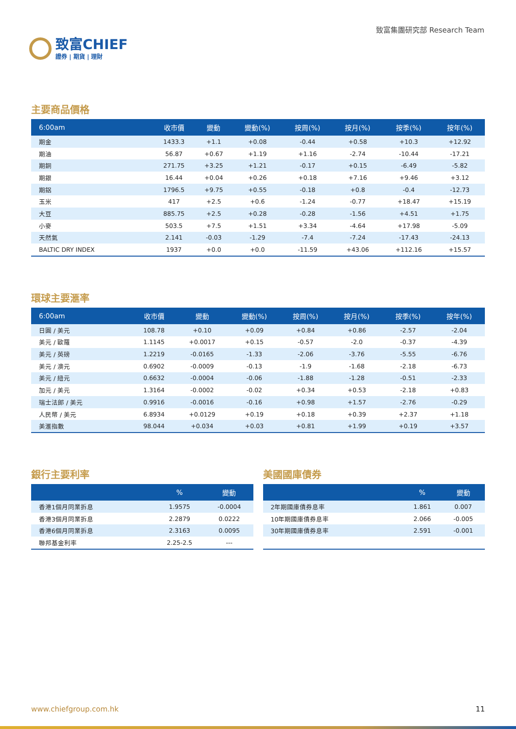致富CHIEF
證券 | 期貨 | 理財
致富集團研究部 Research Team
主要商品價格
| 6:00am | 收市價 | 變動 | 變動(%) | 按周(%) | 按月(%) | 按季(%) | 按年(%) |
| --- | --- | --- | --- | --- | --- | --- | --- |
| 期金 | 1433.3 | +1.1 | +0.08 | -0.44 | +0.58 | +10.3 | +12.92 |
| 期油 | 56.87 | +0.67 | +1.19 | +1.16 | -2.74 | -10.44 | -17.21 |
| 期銅 | 271.75 | +3.25 | +1.21 | -0.17 | +0.15 | -6.49 | -5.82 |
| 期銀 | 16.44 | +0.04 | +0.26 | +0.18 | +7.16 | +9.46 | +3.12 |
| 期鋁 | 1796.5 | +9.75 | +0.55 | -0.18 | +0.8 | -0.4 | -12.73 |
| 玉米 | 417 | +2.5 | +0.6 | -1.24 | -0.77 | +18.47 | +15.19 |
| 大豆 | 885.75 | +2.5 | +0.28 | -0.28 | -1.56 | +4.51 | +1.75 |
| 小麥 | 503.5 | +7.5 | +1.51 | +3.34 | -4.64 | +17.98 | -5.09 |
| 天然氣 | 2.141 | -0.03 | -1.29 | -7.4 | -7.24 | -17.43 | -24.13 |
| BALTIC DRY INDEX | 1937 | +0.0 | +0.0 | -11.59 | +43.06 | +112.16 | +15.57 |
環球主要滙率
| 6:00am | 收市價 | 變動 | 變動(%) | 按周(%) | 按月(%) | 按季(%) | 按年(%) |
| --- | --- | --- | --- | --- | --- | --- | --- |
| 日圓 / 美元 | 108.78 | +0.10 | +0.09 | +0.84 | +0.86 | -2.57 | -2.04 |
| 美元 / 歐羅 | 1.1145 | +0.0017 | +0.15 | -0.57 | -2.0 | -0.37 | -4.39 |
| 美元 / 英磅 | 1.2219 | -0.0165 | -1.33 | -2.06 | -3.76 | -5.55 | -6.76 |
| 美元 / 澳元 | 0.6902 | -0.0009 | -0.13 | -1.9 | -1.68 | -2.18 | -6.73 |
| 美元 / 紐元 | 0.6632 | -0.0004 | -0.06 | -1.88 | -1.28 | -0.51 | -2.33 |
| 加元 / 美元 | 1.3164 | -0.0002 | -0.02 | +0.34 | +0.53 | -2.18 | +0.83 |
| 瑞士法郎 / 美元 | 0.9916 | -0.0016 | -0.16 | +0.98 | +1.57 | -2.76 | -0.29 |
| 人民幣 / 美元 | 6.8934 | +0.0129 | +0.19 | +0.18 | +0.39 | +2.37 | +1.18 |
| 美滙指數 | 98.044 | +0.034 | +0.03 | +0.81 | +1.99 | +0.19 | +3.57 |
銀行主要利率
| | % | 變動 |
| --- | --- | --- |
| 香港1個月同業拆息 | 1.9575 | -0.0004 |
| 香港3個月同業拆息 | 2.2879 | 0.0222 |
| 香港6個月同業拆息 | 2.3163 | 0.0095 |
| 聯邦基金利率 | 2.25-2.5 | --- |
美國國庫債券
| | % | 變動 |
| --- | --- | --- |
| 2年期國庫債券息率 | 1.861 | 0.007 |
| 10年期國庫債券息率 | 2.066 | -0.005 |
| 30年期國庫債券息率 | 2.591 | -0.001 |
www.chiefgroup.com.hk 11